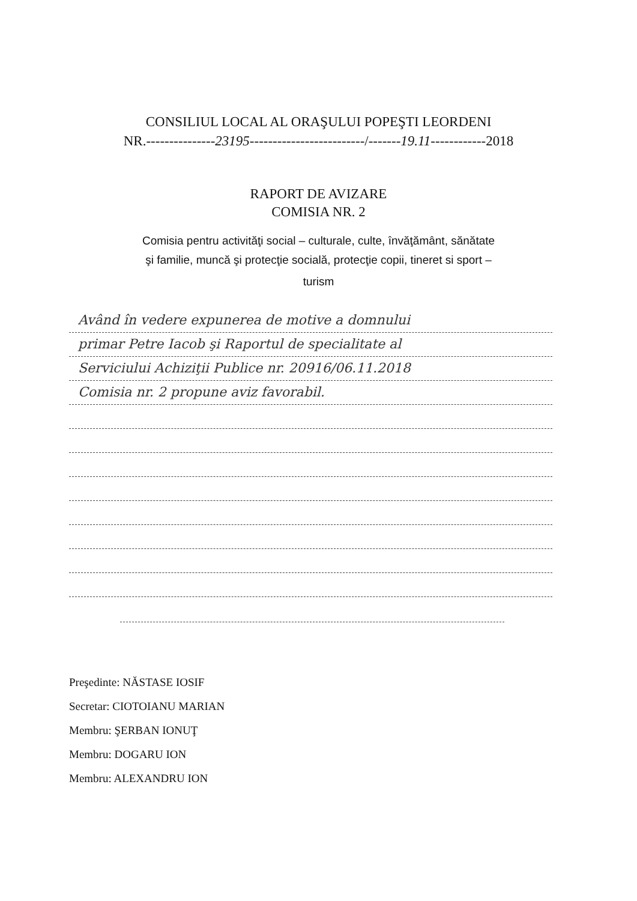CONSILIUL LOCAL AL ORAŞULUI POPEŞTI LEORDENI
NR.---------------23195-------------------------/-------19.11------------2018
RAPORT DE AVIZARE
COMISIA NR. 2
Comisia pentru activităţi social – culturale, culte, învăţământ, sănătate
şi familie, muncă şi protecţie socială, protecţie copii, tineret si sport –
turism
Având în vedere expunerea de motive a domnului
primar Petre Iacob şi Raportul de specialitate al
Serviciului Achiziţii Publice nr. 20916/06.11.2018
Comisia nr. 2 propune aviz favorabil.
Preşedinte: NĂSTASE IOSIF
Secretar: CIOTOIANU MARIAN
Membru: ŞERBAN IONUŢ
Membru: DOGARU ION
Membru: ALEXANDRU ION